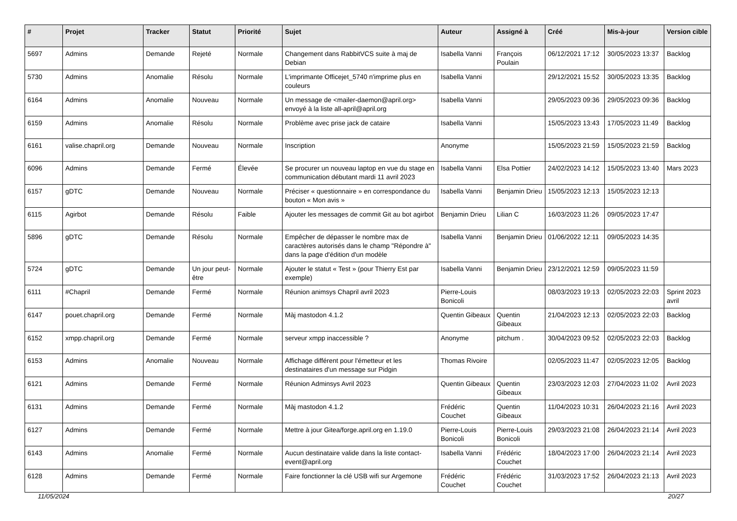| # | Projet | Tracker | Statut | Priorité | Sujet | Auteur | Assigné à | Créé | Mis-à-jour | Version cible |
| --- | --- | --- | --- | --- | --- | --- | --- | --- | --- | --- |
| 5697 | Admins | Demande | Rejeté | Normale | Changement dans RabbitVCS suite à maj de Debian | Isabella Vanni | François Poulain | 06/12/2021 17:12 | 30/05/2023 13:37 | Backlog |
| 5730 | Admins | Anomalie | Résolu | Normale | L'imprimante Officejet_5740 n'imprime plus en couleurs | Isabella Vanni | | 29/12/2021 15:52 | 30/05/2023 13:35 | Backlog |
| 6164 | Admins | Anomalie | Nouveau | Normale | Un message de <mailer-daemon@april.org> envoyé à la liste all-april@april.org | Isabella Vanni | | 29/05/2023 09:36 | 29/05/2023 09:36 | Backlog |
| 6159 | Admins | Anomalie | Résolu | Normale | Problème avec prise jack de cataire | Isabella Vanni | | 15/05/2023 13:43 | 17/05/2023 11:49 | Backlog |
| 6161 | valise.chapril.org | Demande | Nouveau | Normale | Inscription | Anonyme | | 15/05/2023 21:59 | 15/05/2023 21:59 | Backlog |
| 6096 | Admins | Demande | Fermé | Élevée | Se procurer un nouveau laptop en vue du stage en communication débutant mardi 11 avril 2023 | Isabella Vanni | Elsa Pottier | 24/02/2023 14:12 | 15/05/2023 13:40 | Mars 2023 |
| 6157 | gDTC | Demande | Nouveau | Normale | Préciser « questionnaire » en correspondance du bouton « Mon avis » | Isabella Vanni | Benjamin Drieu | 15/05/2023 12:13 | 15/05/2023 12:13 | |
| 6115 | Agirbot | Demande | Résolu | Faible | Ajouter les messages de commit Git au bot agirbot | Benjamin Drieu | Lilian C | 16/03/2023 11:26 | 09/05/2023 17:47 | |
| 5896 | gDTC | Demande | Résolu | Normale | Empêcher de dépasser le nombre max de caractères autorisés dans le champ "Répondre à" dans la page d'édition d'un modèle | Isabella Vanni | Benjamin Drieu | 01/06/2022 12:11 | 09/05/2023 14:35 | |
| 5724 | gDTC | Demande | Un jour peut-être | Normale | Ajouter le statut « Test » (pour Thierry Est par exemple) | Isabella Vanni | Benjamin Drieu | 23/12/2021 12:59 | 09/05/2023 11:59 | |
| 6111 | #Chapril | Demande | Fermé | Normale | Réunion animsys Chapril avril 2023 | Pierre-Louis Bonicoli | | 08/03/2023 19:13 | 02/05/2023 22:03 | Sprint 2023 avril |
| 6147 | pouet.chapril.org | Demande | Fermé | Normale | Màj mastodon 4.1.2 | Quentin Gibeaux | Quentin Gibeaux | 21/04/2023 12:13 | 02/05/2023 22:03 | Backlog |
| 6152 | xmpp.chapril.org | Demande | Fermé | Normale | serveur xmpp inaccessible ? | Anonyme | pitchum . | 30/04/2023 09:52 | 02/05/2023 22:03 | Backlog |
| 6153 | Admins | Anomalie | Nouveau | Normale | Affichage différent pour l'émetteur et les destinataires d'un message sur Pidgin | Thomas Rivoire | | 02/05/2023 11:47 | 02/05/2023 12:05 | Backlog |
| 6121 | Admins | Demande | Fermé | Normale | Réunion Adminsys Avril 2023 | Quentin Gibeaux | Quentin Gibeaux | 23/03/2023 12:03 | 27/04/2023 11:02 | Avril 2023 |
| 6131 | Admins | Demande | Fermé | Normale | Màj mastodon 4.1.2 | Frédéric Couchet | Quentin Gibeaux | 11/04/2023 10:31 | 26/04/2023 21:16 | Avril 2023 |
| 6127 | Admins | Demande | Fermé | Normale | Mettre à jour Gitea/forge.april.org en 1.19.0 | Pierre-Louis Bonicoli | Pierre-Louis Bonicoli | 29/03/2023 21:08 | 26/04/2023 21:14 | Avril 2023 |
| 6143 | Admins | Anomalie | Fermé | Normale | Aucun destinataire valide dans la liste contact-event@april.org | Isabella Vanni | Frédéric Couchet | 18/04/2023 17:00 | 26/04/2023 21:14 | Avril 2023 |
| 6128 | Admins | Demande | Fermé | Normale | Faire fonctionner la clé USB wifi sur Argemone | Frédéric Couchet | Frédéric Couchet | 31/03/2023 17:52 | 26/04/2023 21:13 | Avril 2023 |
11/05/2024 20/27